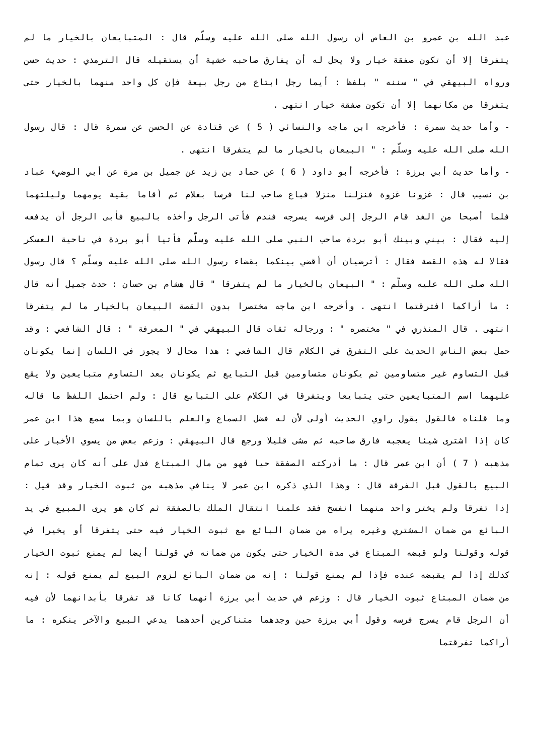عبد الله بن عمرو بن العاص أن رسول الله صلى الله عليه وسلّم قال : المتبايعان بالخيار ما لم يتفرقا إلا أن تكون صفقة خيار ولا يحل له أن يفارق صاحبه خشية أن يستقيله قال الترمذي : حديث حسن ورواه البيهقي في " سننه " بلفظ : أيما رجل ابتاع من رجل بيعة فإن كل واحد منهما بالخيار حتى يتفرقا من مكانهما إلا أن تكون صفقة خيار انتهى .
- وأما حديث سمرة : فأخرجه ابن ماجه والنسائي ( 5 ) عن قتادة عن الحسن عن سمرة قال : قال رسول الله صلى الله عليه وسلّم : " البيعان بالخيار ما لم يتفرقا انتهى .
- وأما حديث أبي برزة : فأخرجه أبو داود ( 6 ) عن حماد بن زيد عن جميل بن مرة عن أبي الوضيء عباد بن نسيب قال : غزونا غزوة فنزلنا منزلا فباع صاحب لنا فرسا بغلام ثم أقاما بقية يومهما وليلتهما فلما أصبحا من الغد قام الرجل إلى فرسه يسرجه فندم فأتى الرجل وأخذه بالبيع فأبى الرجل أن يدفعه إليه فقال : بيني وبينك أبو بردة صاحب النبي صلى الله عليه وسلّم فأتيا أبو بردة في ناحية العسكر فقالا له هذه القصة فقال : أترضيان أن أقضي بينكما بقضاء رسول الله صلى الله عليه وسلّم ؟ قال رسول الله صلى الله عليه وسلّم : " البيعان بالخيار ما لم يتفرقا " قال هشام بن حسان : حدث جميل أنه قال : ما أراكما افترقتما انتهى . وأخرجه ابن ماجه مختصرا بدون القصة البيعان بالخيار ما لم يتفرقا انتهى . قال المنذري في " مختصره " : ورجاله ثقات قال البيهقي في " المعرفة " : قال الشافعي : وقد حمل بعض الناس الحديث على التفرق في الكلام قال الشافعي : هذا محال لا يجوز في اللسان إنما يكونان قبل التساوم غير متساومين ثم يكونان متساومين قبل التبايع ثم يكونان بعد التساوم متبايعين ولا يقع عليهما اسم المتبايعين حتى يتبايعا ويتفرقا في الكلام على التبايع قال : ولم احتمل اللفظ ما قاله وما قلناه فالقول بقول راوي الحديث أولى لأن له فضل السماع والعلم باللسان وبما سمع هذا ابن عمر كان إذا اشترى شيئا يعجبه فارق صاحبه ثم مشى قليلا ورجع قال البيهقي : وزعم بعض من يسوي الأخبار على مذهبه ( 7 ) أن ابن عمر قال : ما أدركته الصفقة حيا فهو من مال المبتاع فدل على أنه كان يرى تمام البيع بالقول قبل الفرقة قال : وهذا الذي ذكره ابن عمر لا ينافي مذهبه من ثبوت الخيار وقد قيل : إذا تفرقا ولم يختر واحد منهما انفسخ فقد علمنا انتقال الملك بالصفقة ثم كان هو يرى المبيع في يد البائع من ضمان المشتري وغيره يراه من ضمان البائع مع ثبوت الخيار فيه حتى يتفرقا أو يخيرا في قوله وقولنا ولو قبضه المبتاع في مدة الخيار حتى يكون من ضمانه في قولنا أيضا لم يمنع ثبوت الخيار كذلك إذا لم يقبضه عنده فإذا لم يمنع قولنا : إنه من ضمان البائع لزوم البيع لم يمنع قوله : إنه من ضمان المبتاع ثبوت الخيار قال : وزعم في حديث أبي برزة أنهما كانا قد تفرقا بأبدانهما لأن فيه أن الرجل قام يسرج فرسه وقول أبي برزة حين وجدهما متناكرين أحدهما يدعي البيع والآخر ينكره : ما أراكما تفرقتما